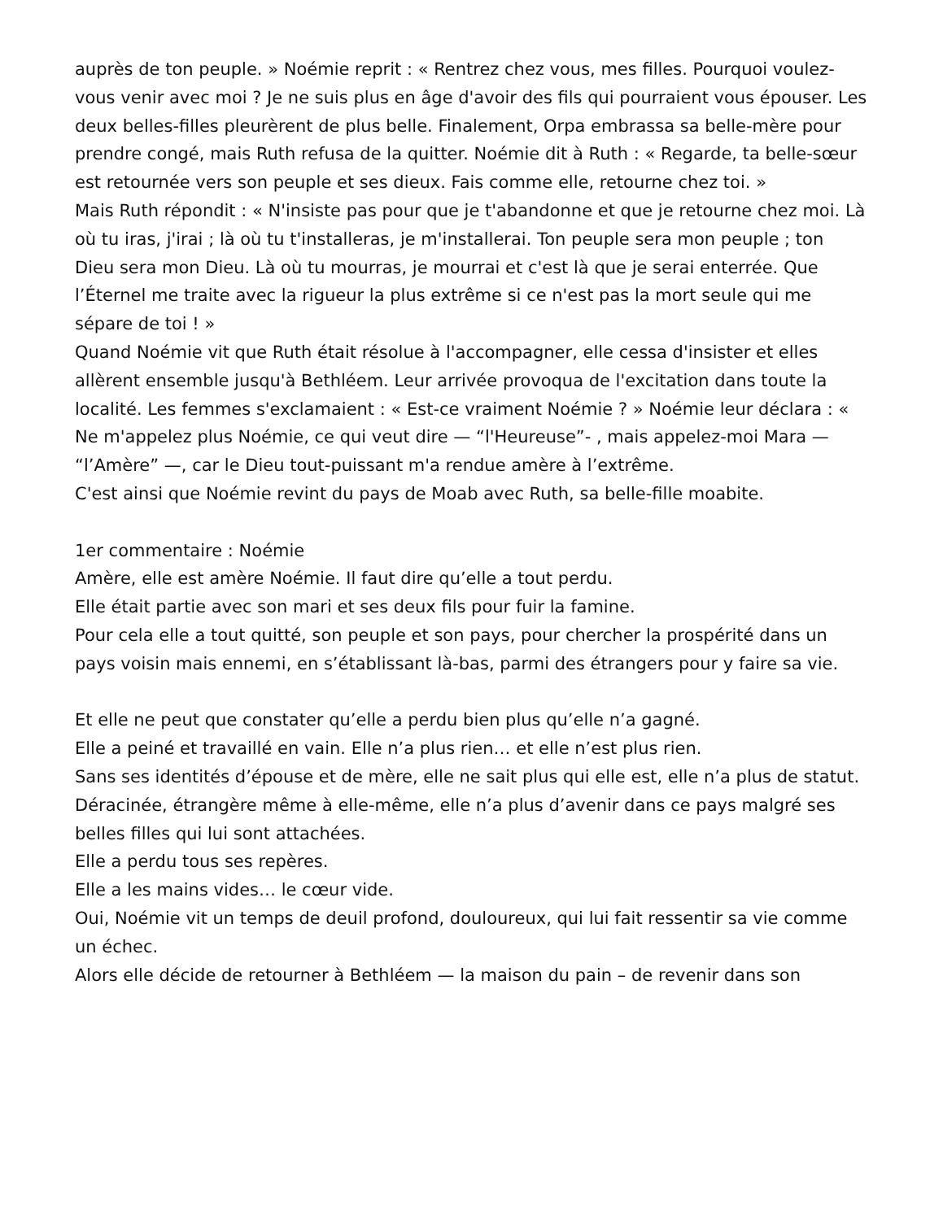auprès de ton peuple. » Noémie reprit : « Rentrez chez vous, mes filles. Pourquoi voulez-vous venir avec moi ? Je ne suis plus en âge d'avoir des fils qui pourraient vous épouser. Les deux belles-filles pleurèrent de plus belle. Finalement, Orpa embrassa sa belle-mère pour prendre congé, mais Ruth refusa de la quitter. Noémie dit à Ruth : « Regarde, ta belle-sœur est retournée vers son peuple et ses dieux. Fais comme elle, retourne chez toi. »
Mais Ruth répondit : « N'insiste pas pour que je t'abandonne et que je retourne chez moi. Là où tu iras, j'irai ; là où tu t'installeras, je m'installerai. Ton peuple sera mon peuple ; ton Dieu sera mon Dieu. Là où tu mourras, je mourrai et c'est là que je serai enterrée. Que l’Éternel me traite avec la rigueur la plus extrême si ce n'est pas la mort seule qui me sépare de toi ! »
Quand Noémie vit que Ruth était résolue à l'accompagner, elle cessa d'insister et elles allèrent ensemble jusqu'à Bethléem. Leur arrivée provoqua de l'excitation dans toute la localité. Les femmes s'exclamaient : « Est-ce vraiment Noémie ? » Noémie leur déclara : « Ne m'appelez plus Noémie, ce qui veut dire — “l'Heureuse”- , mais appelez-moi Mara — “l’Amère” —, car le Dieu tout-puissant m'a rendue amère à l’extrême.
C'est ainsi que Noémie revint du pays de Moab avec Ruth, sa belle-fille moabite.
1er commentaire : Noémie
Amère, elle est amère Noémie. Il faut dire qu’elle a tout perdu.
Elle était partie avec son mari et ses deux fils pour fuir la famine.
Pour cela elle a tout quitté, son peuple et son pays, pour chercher la prospérité dans un pays voisin mais ennemi, en s’établissant là-bas, parmi des étrangers pour y faire sa vie.
Et elle ne peut que constater qu’elle a perdu bien plus qu’elle n’a gagné.
Elle a peiné et travaillé en vain. Elle n’a plus rien… et elle n’est plus rien.
Sans ses identités d’épouse et de mère, elle ne sait plus qui elle est, elle n’a plus de statut.
Déracinée, étrangère même à elle-même, elle n’a plus d’avenir dans ce pays malgré ses belles filles qui lui sont attachées.
Elle a perdu tous ses repères.
Elle a les mains vides… le cœur vide.
Oui, Noémie vit un temps de deuil profond, douloureux, qui lui fait ressentir sa vie comme un échec.
Alors elle décide de retourner à Bethléem — la maison du pain – de revenir dans son